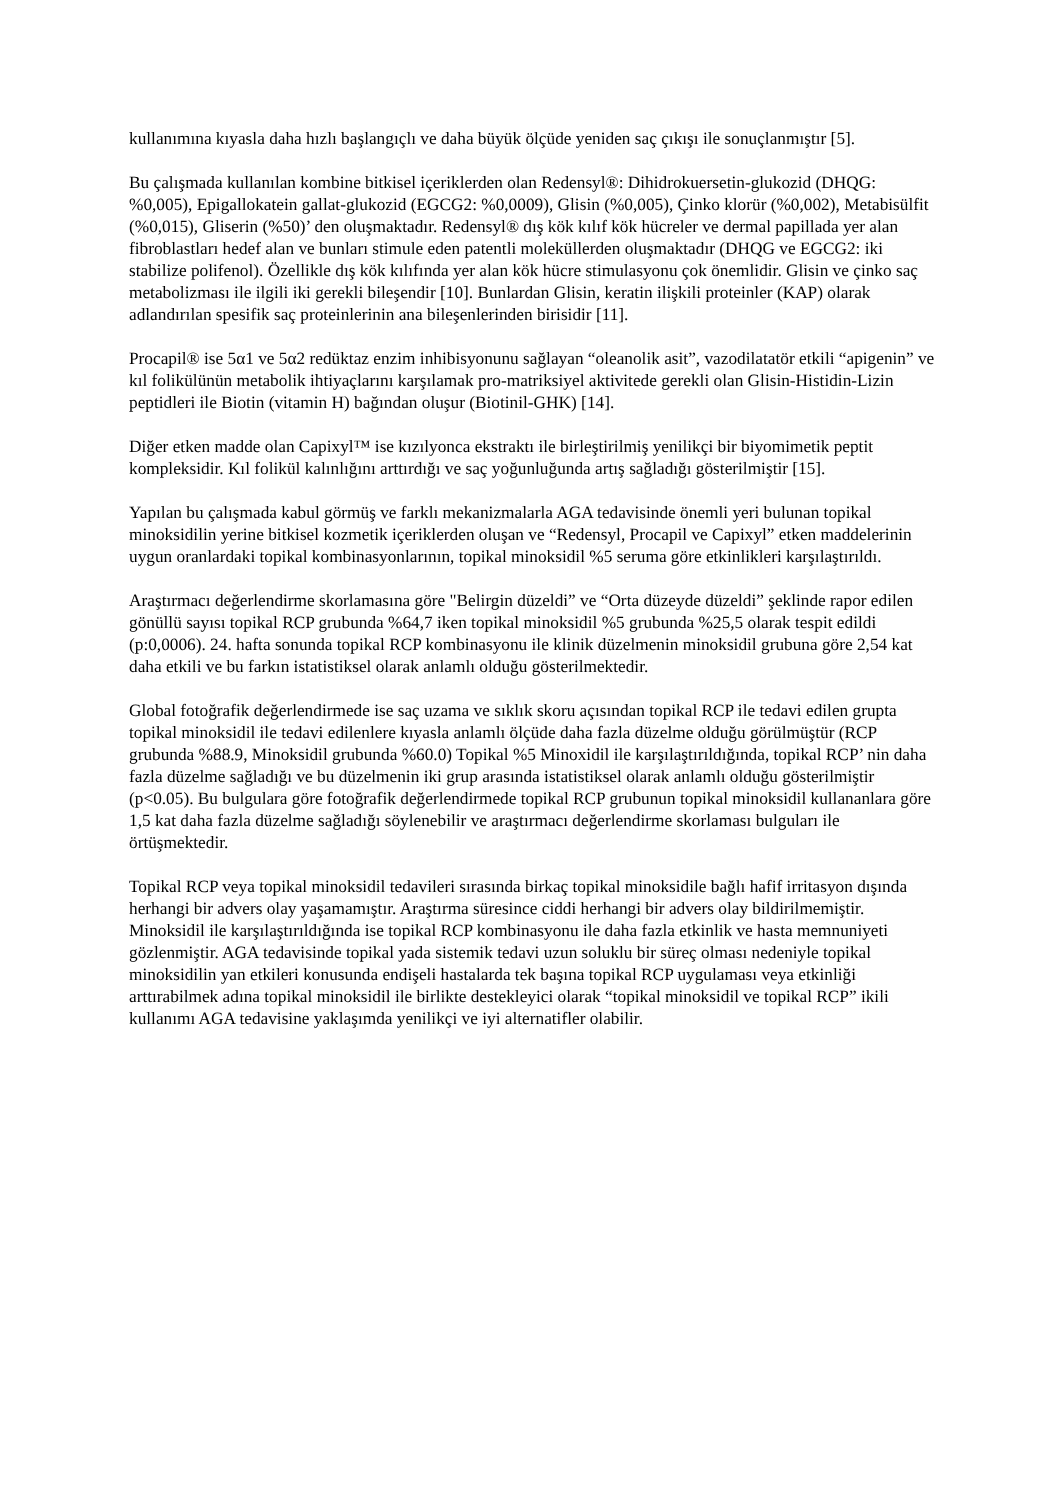kullanımına kıyasla daha hızlı başlangıçlı ve daha büyük ölçüde yeniden saç çıkışı ile sonuçlanmıştır [5].
Bu çalışmada kullanılan kombine bitkisel içeriklerden olan Redensyl®: Dihidrokuersetin-glukozid (DHQG: %0,005), Epigallokatein gallat-glukozid (EGCG2: %0,0009), Glisin (%0,005), Çinko klorür (%0,002), Metabisülfit (%0,015), Gliserin (%50)’ den oluşmaktadır. Redensyl® dış kök kılıf kök hücreler ve dermal papillada yer alan fibroblastları hedef alan ve bunları stimule eden patentli moleküllerden oluşmaktadır (DHQG ve EGCG2: iki stabilize polifenol). Özellikle dış kök kılıfında yer alan kök hücre stimulasyonu çok önemlidir. Glisin ve çinko saç metabolizması ile ilgili iki gerekli bileşendir [10]. Bunlardan Glisin, keratin ilişkili proteinler (KAP) olarak adlandırılan spesifik saç proteinlerinin ana bileşenlerinden birisidir [11].
Procapil® ise 5α1 ve 5α2 redüktaz enzim inhibisyonunu sağlayan “oleanolik asit”, vazodilatatör etkili “apigenin” ve kıl folikülünün metabolik ihtiyaçlarını karşılamak pro-matriksiyel aktivitede gerekli olan Glisin-Histidin-Lizin peptidleri ile Biotin (vitamin H) bağından oluşur (Biotinil-GHK) [14].
Diğer etken madde olan Capixyl™ ise kızılyonca ekstraktı ile birleştirilmiş yenilikçi bir biyomimetik peptit kompleksidir. Kıl folikül kalınlığını arttırdığı ve saç yoğunluğunda artış sağladığı gösterilmiştir [15].
Yapılan bu çalışmada kabul görmüş ve farklı mekanizmalarla AGA tedavisinde önemli yeri bulunan topikal minoksidilin yerine bitkisel kozmetik içeriklerden oluşan ve “Redensyl, Procapil ve Capixyl” etken maddelerinin uygun oranlardaki topikal kombinasyonlarının, topikal minoksidil %5 seruma göre etkinlikleri karşılaştırıldı.
Araştırmacı değerlendirme skorlamasına göre "Belirgin düzeldi” ve “Orta düzeyde düzeldi” şeklinde rapor edilen gönüllü sayısı topikal RCP grubunda %64,7 iken topikal minoksidil %5 grubunda %25,5 olarak tespit edildi (p:0,0006). 24. hafta sonunda topikal RCP kombinasyonu ile klinik düzelmenin minoksidil grubuna göre 2,54 kat daha etkili ve bu farkın istatistiksel olarak anlamlı olduğu gösterilmektedir.
Global fotoğrafik değerlendirmede ise saç uzama ve sıklık skoru açısından topikal RCP ile tedavi edilen grupta topikal minoksidil ile tedavi edilenlere kıyasla anlamlı ölçüde daha fazla düzelme olduğu görülmüştür (RCP grubunda %88.9, Minoksidil grubunda %60.0) Topikal %5 Minoxidil ile karşılaştırıldığında, topikal RCP’ nin daha fazla düzelme sağladığı ve bu düzelmenin iki grup arasında istatistiksel olarak anlamlı olduğu gösterilmiştir (p<0.05). Bu bulgulara göre fotoğrafik değerlendirmede topikal RCP grubunun topikal minoksidil kullananlara göre 1,5 kat daha fazla düzelme sağladığı söylenebilir ve araştırmacı değerlendirme skorlaması bulguları ile örtüşmektedir.
Topikal RCP veya topikal minoksidil tedavileri sırasında birkaç topikal minoksidile bağlı hafif irritasyon dışında herhangi bir advers olay yaşamamıştır. Araştırma süresince ciddi herhangi bir advers olay bildirilmemiştir. Minoksidil ile karşılaştırıldığında ise topikal RCP kombinasyonu ile daha fazla etkinlik ve hasta memnuniyeti gözlenmiştir. AGA tedavisinde topikal yada sistemik tedavi uzun soluklu bir süreç olması nedeniyle topikal minoksidilin yan etkileri konusunda endişeli hastalarda tek başına topikal RCP uygulaması veya etkinliği arttırabilmek adına topikal minoksidil ile birlikte destekleyici olarak “topikal minoksidil ve topikal RCP” ikili kullanımı AGA tedavisine yaklaşımda yenilikçi ve iyi alternatifler olabilir.